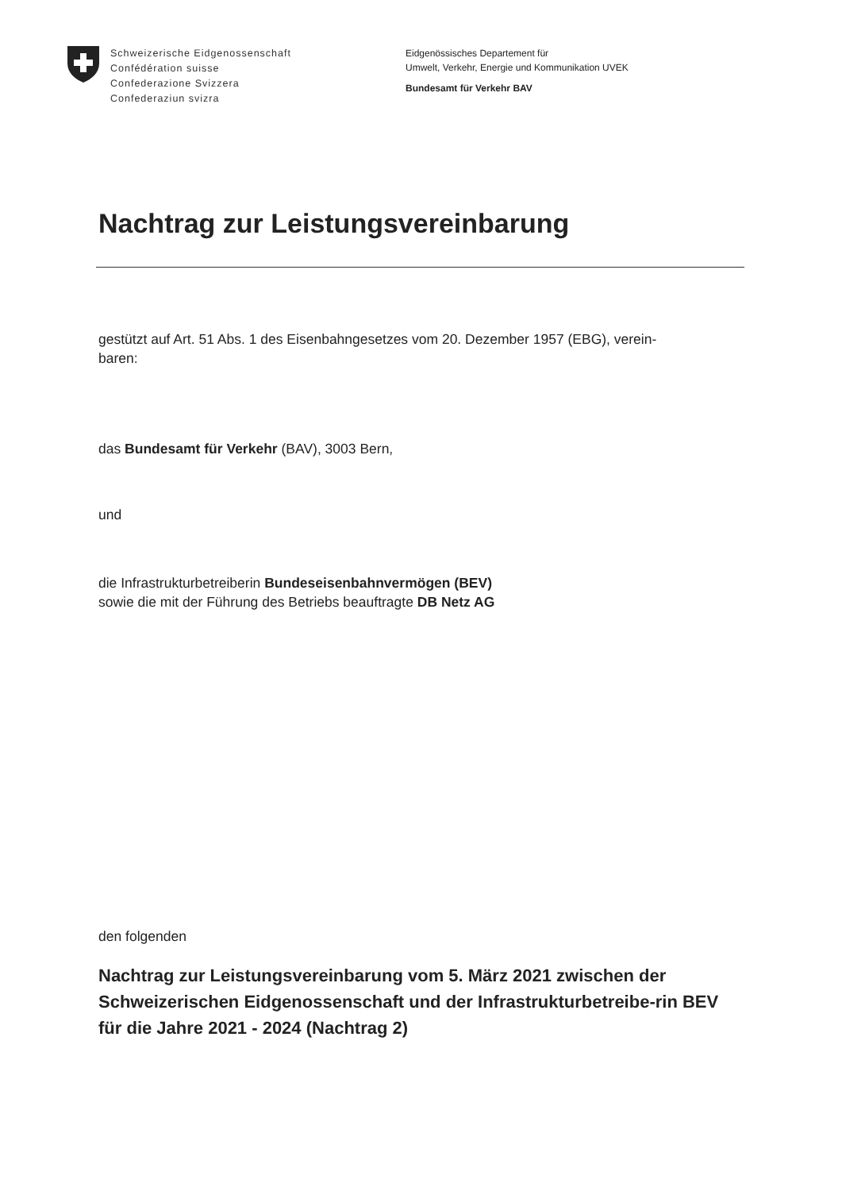Schweizerische Eidgenossenschaft
Confédération suisse
Confederazione Svizzera
Confederaziun svizra
Eidgenössisches Departement für
Umwelt, Verkehr, Energie und Kommunikation UVEK
Bundesamt für Verkehr BAV
Nachtrag zur Leistungsvereinbarung
gestützt auf Art. 51 Abs. 1 des Eisenbahngesetzes vom 20. Dezember 1957 (EBG), verein-
baren:
das Bundesamt für Verkehr (BAV), 3003 Bern,
und
die Infrastrukturbetreiberin Bundeseisenbahnvermögen (BEV)
sowie die mit der Führung des Betriebs beauftragte DB Netz AG
den folgenden
Nachtrag zur Leistungsvereinbarung vom 5. März 2021 zwischen der Schweizerischen Eidgenossenschaft und der Infrastrukturbetreibe-rin BEV für die Jahre 2021 - 2024 (Nachtrag 2)